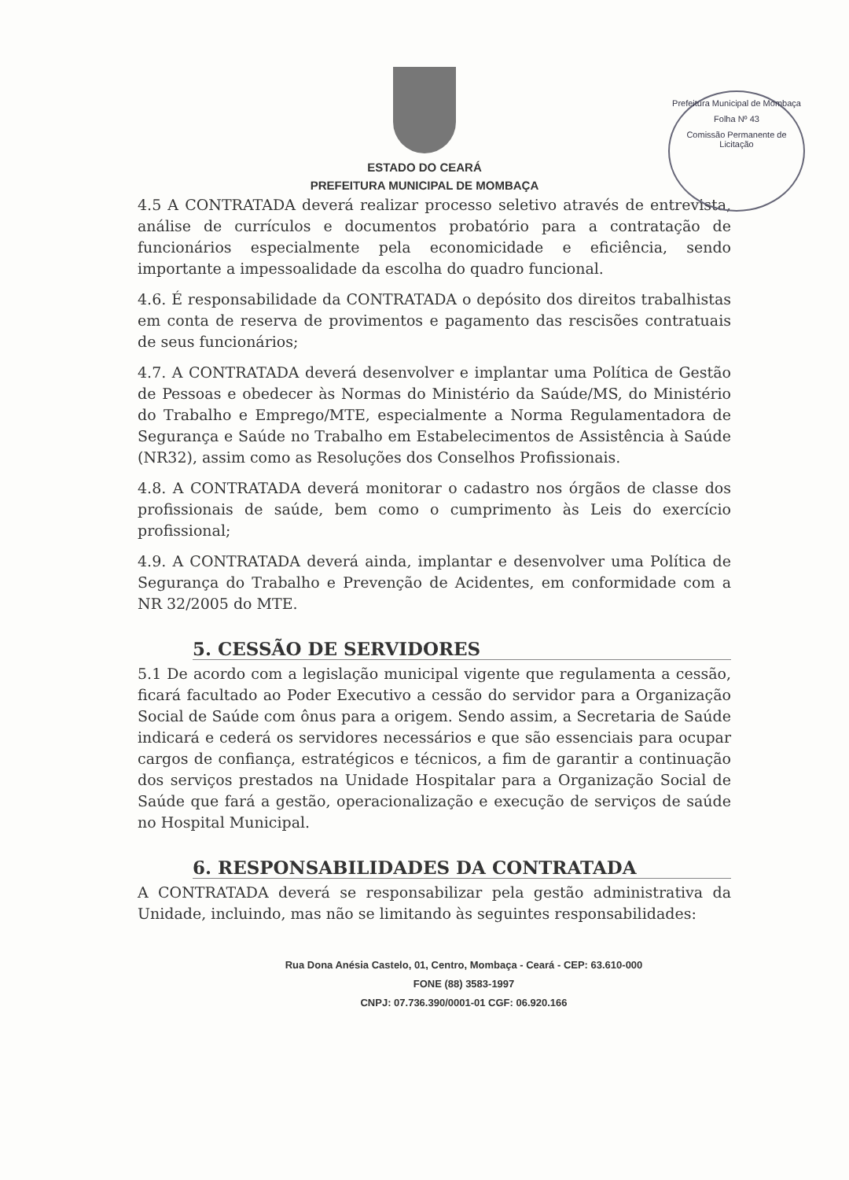Prefeitura Municipal de Mombaça
Folha Nº 43
Comissão Permanente de Licitação
ESTADO DO CEARÁ
PREFEITURA MUNICIPAL DE MOMBAÇA
4.5 A CONTRATADA deverá realizar processo seletivo através de entrevista, análise de currículos e documentos probatório para a contratação de funcionários especialmente pela economicidade e eficiência, sendo importante a impessoalidade da escolha do quadro funcional.
4.6. É responsabilidade da CONTRATADA o depósito dos direitos trabalhistas em conta de reserva de provimentos e pagamento das rescisões contratuais de seus funcionários;
4.7. A CONTRATADA deverá desenvolver e implantar uma Política de Gestão de Pessoas e obedecer às Normas do Ministério da Saúde/MS, do Ministério do Trabalho e Emprego/MTE, especialmente a Norma Regulamentadora de Segurança e Saúde no Trabalho em Estabelecimentos de Assistência à Saúde (NR32), assim como as Resoluções dos Conselhos Profissionais.
4.8. A CONTRATADA deverá monitorar o cadastro nos órgãos de classe dos profissionais de saúde, bem como o cumprimento às Leis do exercício profissional;
4.9. A CONTRATADA deverá ainda, implantar e desenvolver uma Política de Segurança do Trabalho e Prevenção de Acidentes, em conformidade com a NR 32/2005 do MTE.
5. CESSÃO DE SERVIDORES
5.1 De acordo com a legislação municipal vigente que regulamenta a cessão, ficará facultado ao Poder Executivo a cessão do servidor para a Organização Social de Saúde com ônus para a origem. Sendo assim, a Secretaria de Saúde indicará e cederá os servidores necessários e que são essenciais para ocupar cargos de confiança, estratégicos e técnicos, a fim de garantir a continuação dos serviços prestados na Unidade Hospitalar para a Organização Social de Saúde que fará a gestão, operacionalização e execução de serviços de saúde no Hospital Municipal.
6. RESPONSABILIDADES DA CONTRATADA
A CONTRATADA deverá se responsabilizar pela gestão administrativa da Unidade, incluindo, mas não se limitando às seguintes responsabilidades:
Rua Dona Anésia Castelo, 01, Centro, Mombaça - Ceará - CEP: 63.610-000
FONE (88) 3583-1997
CNPJ: 07.736.390/0001-01 CGF: 06.920.166